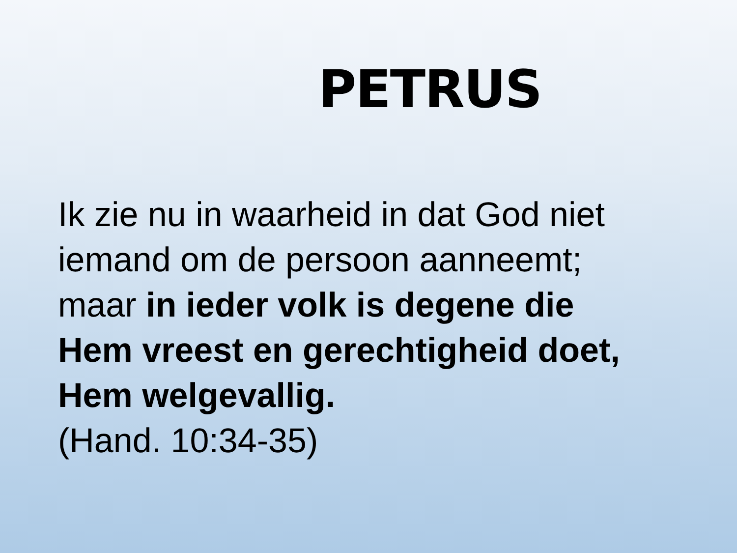PETRUS
Ik zie nu in waarheid in dat God niet
iemand om de persoon aanneemt;
maar in ieder volk is degene die
Hem vreest en gerechtigheid doet,
Hem welgevallig.
(Hand. 10:34-35)